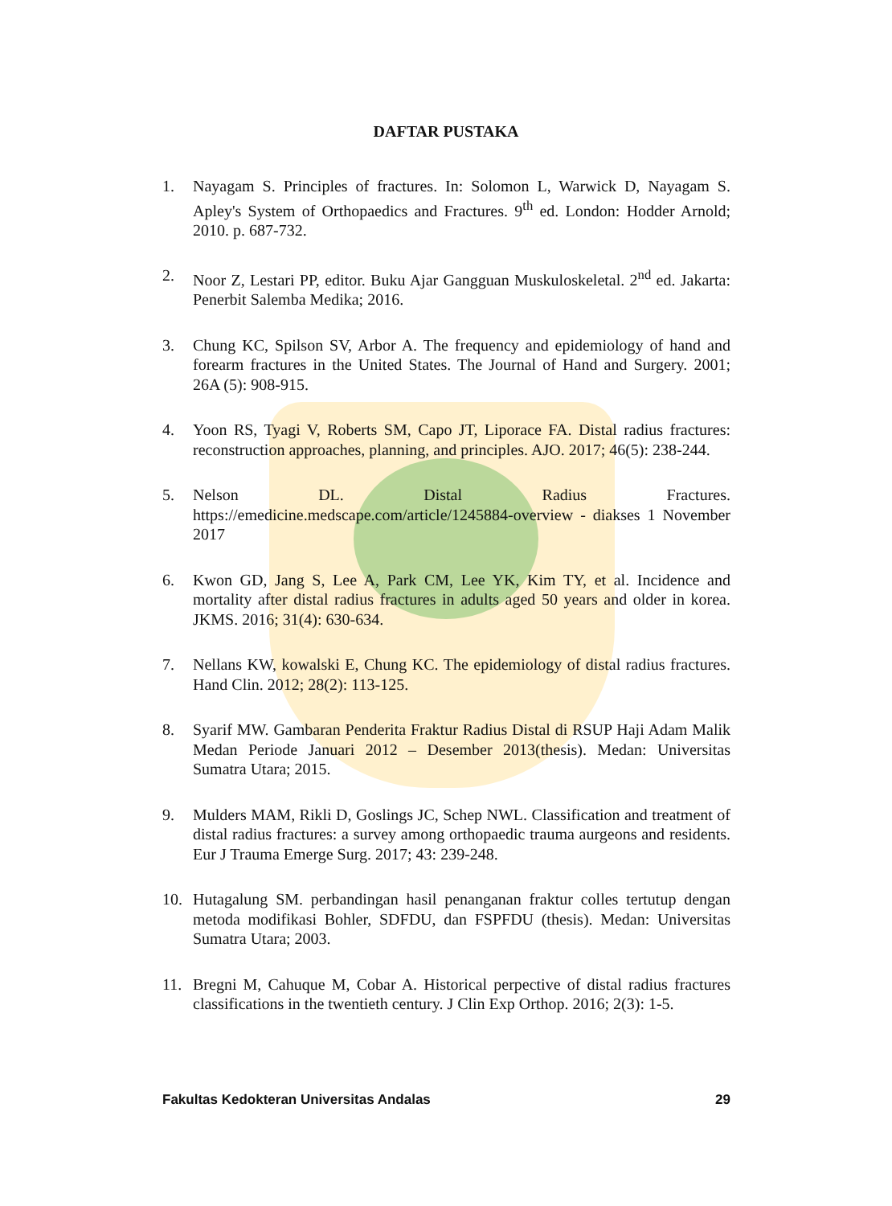DAFTAR PUSTAKA
1. Nayagam S. Principles of fractures. In: Solomon L, Warwick D, Nayagam S. Apley's System of Orthopaedics and Fractures. 9<sup>th</sup> ed. London: Hodder Arnold; 2010. p. 687-732.
2. Noor Z, Lestari PP, editor. Buku Ajar Gangguan Muskuloskeletal. 2<sup>nd</sup> ed. Jakarta: Penerbit Salemba Medika; 2016.
3. Chung KC, Spilson SV, Arbor A. The frequency and epidemiology of hand and forearm fractures in the United States. The Journal of Hand and Surgery. 2001; 26A (5): 908-915.
4. Yoon RS, Tyagi V, Roberts SM, Capo JT, Liporace FA. Distal radius fractures: reconstruction approaches, planning, and principles. AJO. 2017; 46(5): 238-244.
5. Nelson DL. Distal Radius Fractures. https://emedicine.medscape.com/article/1245884-overview - diakses 1 November 2017
6. Kwon GD, Jang S, Lee A, Park CM, Lee YK, Kim TY, et al. Incidence and mortality after distal radius fractures in adults aged 50 years and older in korea. JKMS. 2016; 31(4): 630-634.
7. Nellans KW, kowalski E, Chung KC. The epidemiology of distal radius fractures. Hand Clin. 2012; 28(2): 113-125.
8. Syarif MW. Gambaran Penderita Fraktur Radius Distal di RSUP Haji Adam Malik Medan Periode Januari 2012 – Desember 2013(thesis). Medan: Universitas Sumatra Utara; 2015.
9. Mulders MAM, Rikli D, Goslings JC, Schep NWL. Classification and treatment of distal radius fractures: a survey among orthopaedic trauma aurgeons and residents. Eur J Trauma Emerge Surg. 2017; 43: 239-248.
10. Hutagalung SM. perbandingan hasil penanganan fraktur colles tertutup dengan metoda modifikasi Bohler, SDFDU, dan FSPFDU (thesis). Medan: Universitas Sumatra Utara; 2003.
11. Bregni M, Cahuque M, Cobar A. Historical perpective of distal radius fractures classifications in the twentieth century. J Clin Exp Orthop. 2016; 2(3): 1-5.
Fakultas Kedokteran Universitas Andalas 29